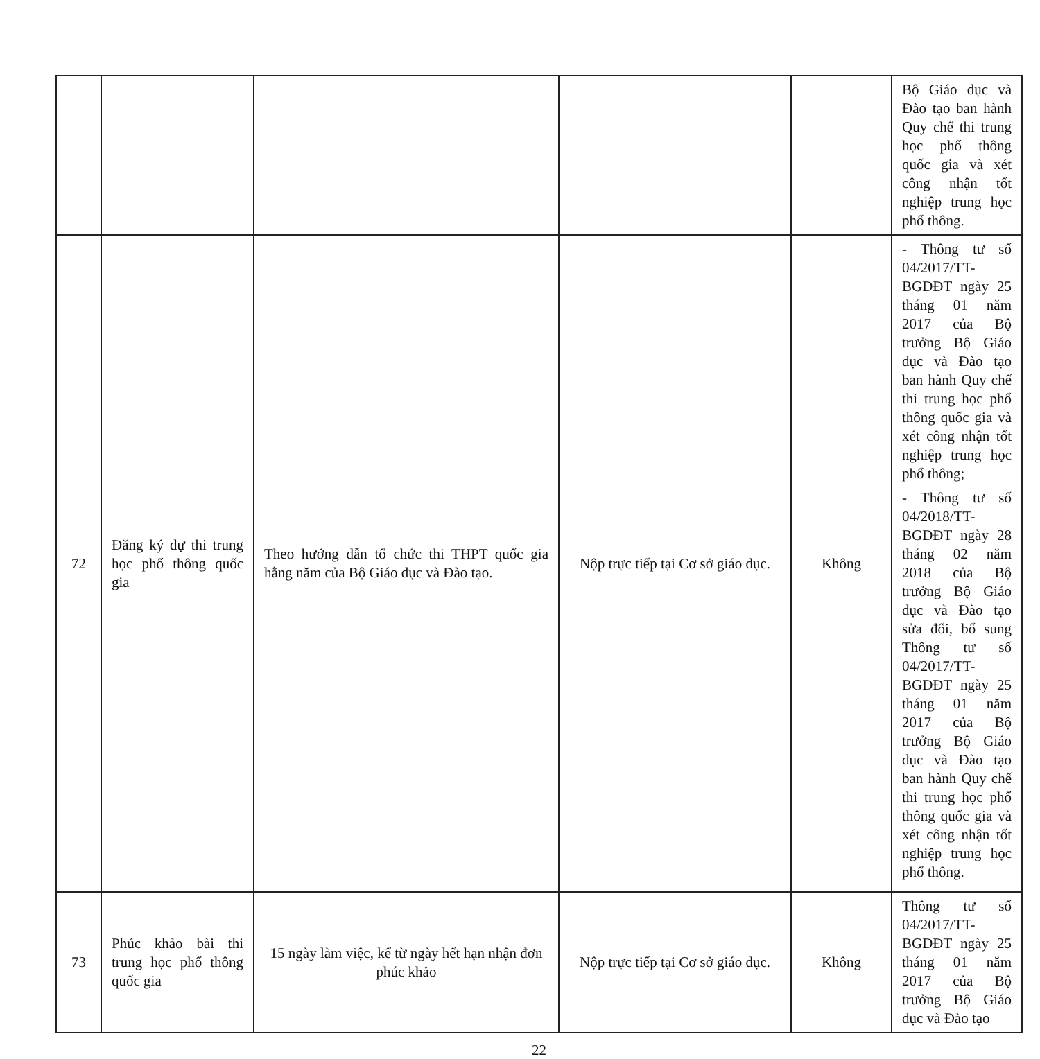| | | | | | Bộ Giáo dục và Đào tạo ban hành Quy chế thi trung học phổ thông quốc gia và xét công nhận tốt nghiệp trung học phổ thông. |
| 72 | Đăng ký dự thi trung học phổ thông quốc gia | Theo hướng dẫn tổ chức thi THPT quốc gia hằng năm của Bộ Giáo dục và Đào tạo. | Nộp trực tiếp tại Cơ sở giáo dục. | Không | - Thông tư số 04/2017/TT-BGDĐT ngày 25 tháng 01 năm 2017 của Bộ trưởng Bộ Giáo dục và Đào tạo ban hành Quy chế thi trung học phổ thông quốc gia và xét công nhận tốt nghiệp trung học phổ thông; - Thông tư số 04/2018/TT-BGDĐT ngày 28 tháng 02 năm 2018 của Bộ trưởng Bộ Giáo dục và Đào tạo sửa đổi, bổ sung Thông tư số 04/2017/TT- BGDĐT ngày 25 tháng 01 năm 2017 của Bộ trưởng Bộ Giáo dục và Đào tạo ban hành Quy chế thi trung học phổ thông quốc gia và xét công nhận tốt nghiệp trung học phổ thông. |
| 73 | Phúc khảo bài thi trung học phổ thông quốc gia | 15 ngày làm việc, kể từ ngày hết hạn nhận đơn phúc khảo | Nộp trực tiếp tại Cơ sở giáo dục. | Không | Thông tư số 04/2017/TT-BGDĐT ngày 25 tháng 01 năm 2017 của Bộ trưởng Bộ Giáo dục và Đào tạo |
22